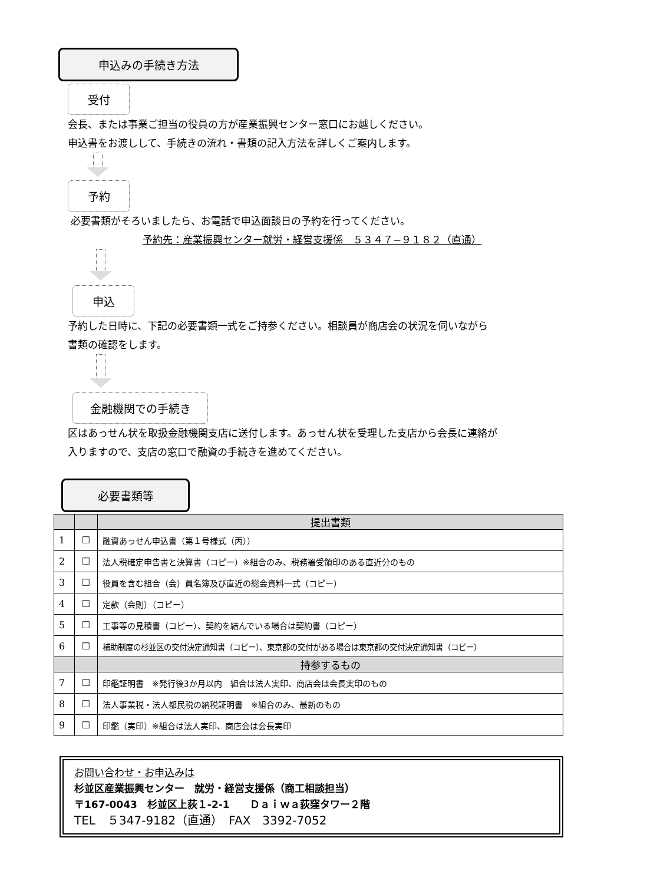申込みの手続き方法
受付
会長、または事業ご担当の役員の方が産業振興センター窓口にお越しください。
申込書をお渡しして、手続きの流れ・書類の記入方法を詳しくご案内します。
予約
必要書類がそろいましたら、お電話で申込面談日の予約を行ってください。
予約先：産業振興センター就労・経営支援係　５３４７−９１８２（直通）
申込
予約した日時に、下記の必要書類一式をご持参ください。相談員が商店会の状況を伺いながら
書類の確認をします。
金融機関での手続き
区はあっせん状を取扱金融機関支店に送付します。あっせん状を受理した支店から会長に連絡が
入りますので、支店の窓口で融資の手続きを進めてください。
必要書類等
| | | 提出書類 |
| --- | --- | --- |
| 1 | ☐ | 融資あっせん申込書（第１号様式（丙）） |
| 2 | ☐ | 法人税確定申告書と決算書（コピー）※組合のみ、税務署受領印のある直近分のもの |
| 3 | ☐ | 役員を含む組合（会）員名簿及び直近の総会資料一式（コピー） |
| 4 | ☐ | 定款（会則）（コピー） |
| 5 | ☐ | 工事等の見積書（コピー）、契約を結んでいる場合は契約書（コピー） |
| 6 | ☐ | 補助制度の杉並区の交付決定通知書（コピー）、東京都の交付がある場合は東京都の交付決定通知書（コピー） |
| | | 持参するもの |
| 7 | ☐ | 印鑑証明書 ※発行後3か月以内 組合は法人実印、商店会は会長実印のもの |
| 8 | ☐ | 法人事業税・法人都民税の納税証明書 ※組合のみ、最新のもの |
| 9 | ☐ | 印鑑（実印）※組合は法人実印、商店会は会長実印 |
お問い合わせ・お申込みは
杉並区産業振興センター　就労・経営支援係（商工相談担当）
〒167-0043　杉並区上荻１-2-1　　Ｄａｉｗａ荻窪タワー２階
TEL　５347-9182（直通）　FAX　3392-7052